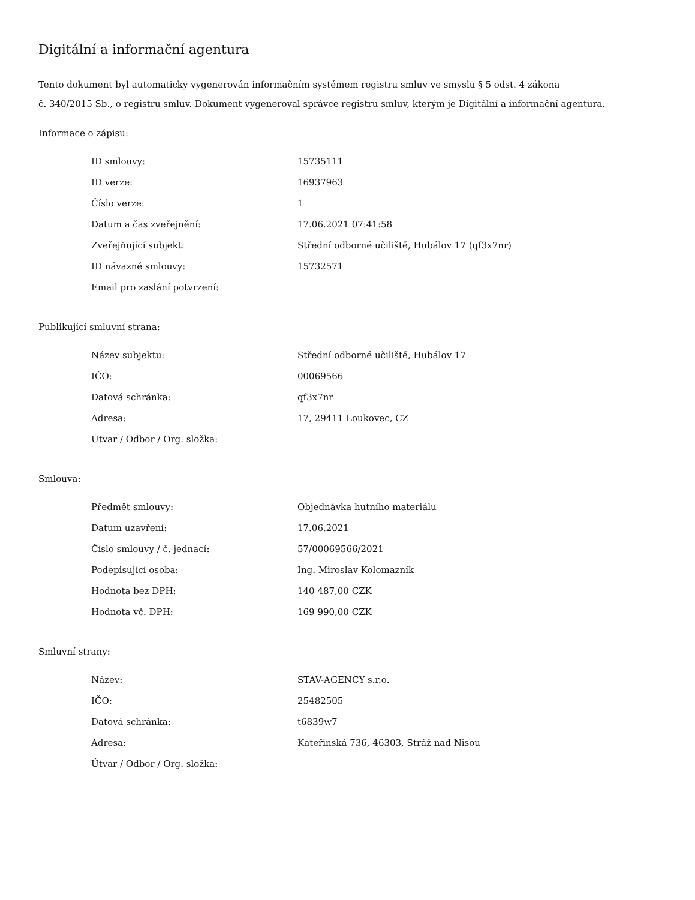Digitální a informační agentura
Tento dokument byl automaticky vygenerován informačním systémem registru smluv ve smyslu § 5 odst. 4 zákona
č. 340/2015 Sb., o registru smluv. Dokument vygeneroval správce registru smluv, kterým je Digitální a informační agentura.
Informace o zápisu:
| ID smlouvy: | 15735111 |
| ID verze: | 16937963 |
| Číslo verze: | 1 |
| Datum a čas zveřejnění: | 17.06.2021 07:41:58 |
| Zveřejňující subjekt: | Střední odborné učiliště, Hubálov 17 (qf3x7nr) |
| ID návazné smlouvy: | 15732571 |
| Email pro zaslání potvrzení: | |
Publikující smluvní strana:
| Název subjektu: | Střední odborné učiliště, Hubálov 17 |
| IČO: | 00069566 |
| Datová schránka: | qf3x7nr |
| Adresa: | 17, 29411 Loukovec, CZ |
| Útvar / Odbor / Org. složka: | |
Smlouva:
| Předmět smlouvy: | Objednávka hutního materiálu |
| Datum uzavření: | 17.06.2021 |
| Číslo smlouvy / č. jednací: | 57/00069566/2021 |
| Podepisující osoba: | Ing. Miroslav Kolomazník |
| Hodnota bez DPH: | 140 487,00 CZK |
| Hodnota vč. DPH: | 169 990,00 CZK |
Smluvní strany:
| Název: | STAV-AGENCY s.r.o. |
| IČO: | 25482505 |
| Datová schránka: | t6839w7 |
| Adresa: | Kateřinská 736, 46303, Stráž nad Nisou |
| Útvar / Odbor / Org. složka: | |